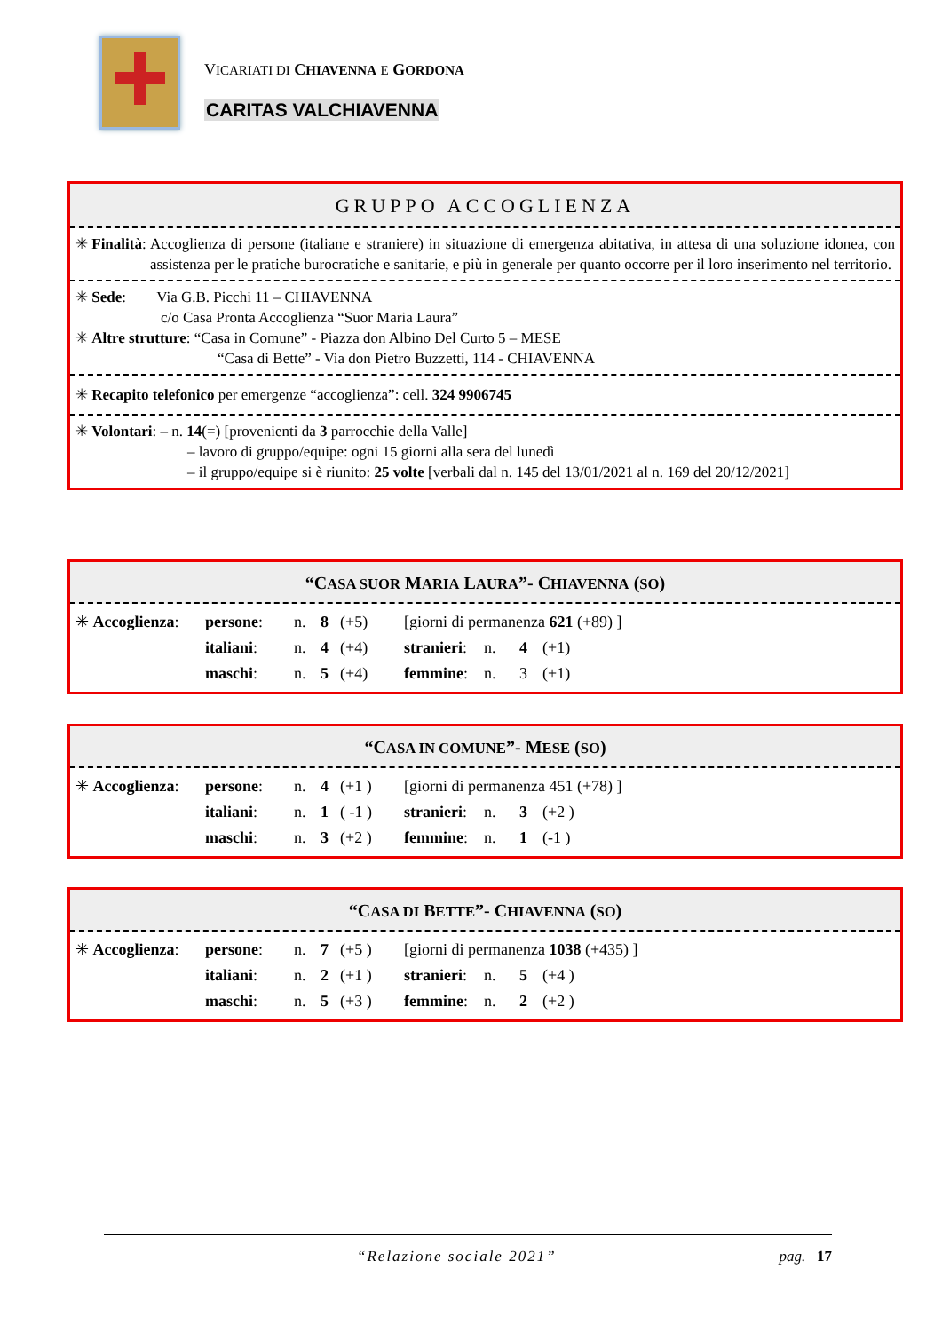VICARIATI DI CHIAVENNA E GORDONA
CARITAS VALCHIAVENNA
GRUPPO ACCOGLIENZA
✳ Finalità: Accoglienza di persone (italiane e straniere) in situazione di emergenza abitativa, in attesa di una soluzione idonea, con assistenza per le pratiche burocratiche e sanitarie, e più in generale per quanto occorre per il loro inserimento nel territorio.
✳ Sede: Via G.B. Picchi 11 – CHIAVENNA
c/o Casa Pronta Accoglienza “Suor Maria Laura”
✳ Altre strutture: “Casa in Comune” - Piazza don Albino Del Curto 5 – MESE
“Casa di Bette” - Via don Pietro Buzzetti, 114 - CHIAVENNA
✳ Recapito telefonico per emergenze “accoglienza”: cell. 324 9906745
✳ Volontari: – n. 14(=) [provenienti da 3 parrocchie della Valle]
– lavoro di gruppo/equipe: ogni 15 giorni alla sera del lunedì
– il gruppo/equipe si è riunito: 25 volte [verbali dal n. 145 del 13/01/2021 al n. 169 del 20/12/2021]
“CASA SUOR MARIA LAURA”- CHIAVENNA (SO)
| ✳ Accoglienza : | persone : | n. | 8 | (+5) | [giorni di permanenza 621 (+89) ] | | | |
| | italiani : | n. | 4 | (+4) | stranieri : | n. | 4 | (+1) |
| | maschi : | n. | 5 | (+4) | femmine : | n. | 3 | (+1) |
“CASA IN COMUNE”- MESE (SO)
| ✳ Accoglienza : | persone : | n. | 4 | (+1 ) | [giorni di permanenza 451 (+78) ] | | | |
| | italiani : | n. | 1 | ( -1 ) | stranieri : | n. | 3 | (+2 ) |
| | maschi : | n. | 3 | (+2 ) | femmine : | n. | 1 | (-1 ) |
“CASA DI BETTE”- CHIAVENNA (SO)
| ✳ Accoglienza : | persone : | n. | 7 | (+5 ) | [giorni di permanenza 1038 (+435) ] | | | |
| | italiani : | n. | 2 | (+1 ) | stranieri : | n. | 5 | (+4 ) |
| | maschi : | n. | 5 | (+3 ) | femmine : | n. | 2 | (+2 ) |
“Relazione sociale 2021” pag. 17